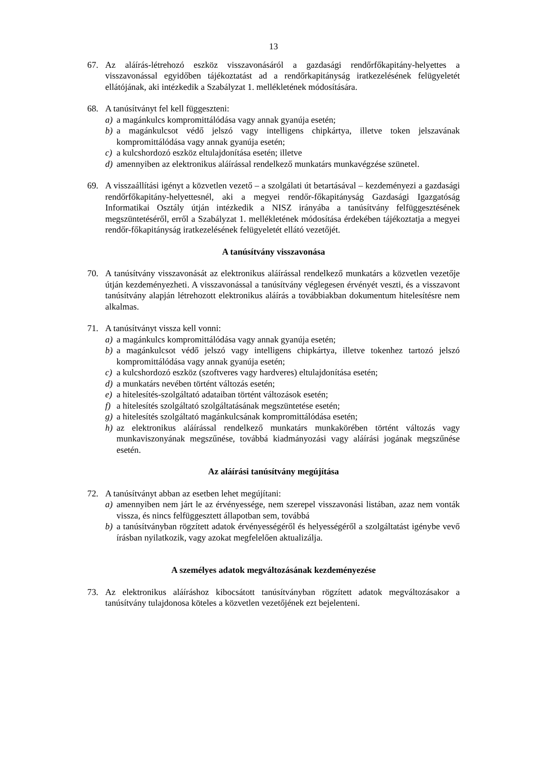13
67. Az aláírás-létrehozó eszköz visszavonásáról a gazdasági rendőrfőkapitány-helyettes a visszavonással egyidőben tájékoztatást ad a rendőrkapitányság iratkezelésének felügyeletét ellátójának, aki intézkedik a Szabályzat 1. mellékletének módosítására.
68. A tanúsítványt fel kell függeszteni:
a) a magánkulcs kompromittálódása vagy annak gyanúja esetén;
b) a magánkulcsot védő jelszó vagy intelligens chipkártya, illetve token jelszavának kompromittálódása vagy annak gyanúja esetén;
c) a kulcshordozó eszköz eltulajdonítása esetén; illetve
d) amennyiben az elektronikus aláírással rendelkező munkatárs munkavégzése szünetel.
69. A visszaállítási igényt a közvetlen vezető – a szolgálati út betartásával – kezdeményezi a gazdasági rendőrfőkapitány-helyettesnél, aki a megyei rendőr-főkapitányság Gazdasági Igazgatóság Informatikai Osztály útján intézkedik a NISZ irányába a tanúsítvány felfüggesztésének megszüntetéséről, erről a Szabályzat 1. mellékletének módosítása érdekében tájékoztatja a megyei rendőr-főkapitányság iratkezelésének felügyeletét ellátó vezetőjét.
A tanúsítvány visszavonása
70. A tanúsítvány visszavonását az elektronikus aláírással rendelkező munkatárs a közvetlen vezetője útján kezdeményezheti. A visszavonással a tanúsítvány véglegesen érvényét veszti, és a visszavont tanúsítvány alapján létrehozott elektronikus aláírás a továbbiakban dokumentum hitelesítésre nem alkalmas.
71. A tanúsítványt vissza kell vonni:
a) a magánkulcs kompromittálódása vagy annak gyanúja esetén;
b) a magánkulcsot védő jelszó vagy intelligens chipkártya, illetve tokenhez tartozó jelszó kompromittálódása vagy annak gyanúja esetén;
c) a kulcshordozó eszköz (szoftveres vagy hardveres) eltulajdonítása esetén;
d) a munkatárs nevében történt változás esetén;
e) a hitelesítés-szolgáltató adataiban történt változások esetén;
f) a hitelesítés szolgáltató szolgáltatásának megszüntetése esetén;
g) a hitelesítés szolgáltató magánkulcsának kompromittálódása esetén;
h) az elektronikus aláírással rendelkező munkatárs munkakörében történt változás vagy munkaviszonyának megszűnése, továbbá kiadmányozási vagy aláírási jogának megszűnése esetén.
Az aláírási tanúsítvány megújítása
72. A tanúsítványt abban az esetben lehet megújítani:
a) amennyiben nem járt le az érvényessége, nem szerepel visszavonási listában, azaz nem vonták vissza, és nincs felfüggesztett állapotban sem, továbbá
b) a tanúsítványban rögzített adatok érvényességéről és helyességéről a szolgáltatást igénybe vevő írásban nyilatkozik, vagy azokat megfelelően aktualizálja.
A személyes adatok megváltozásának kezdeményezése
73. Az elektronikus aláíráshoz kibocsátott tanúsítványban rögzített adatok megváltozásakor a tanúsítvány tulajdonosa köteles a közvetlen vezetőjének ezt bejelenteni.